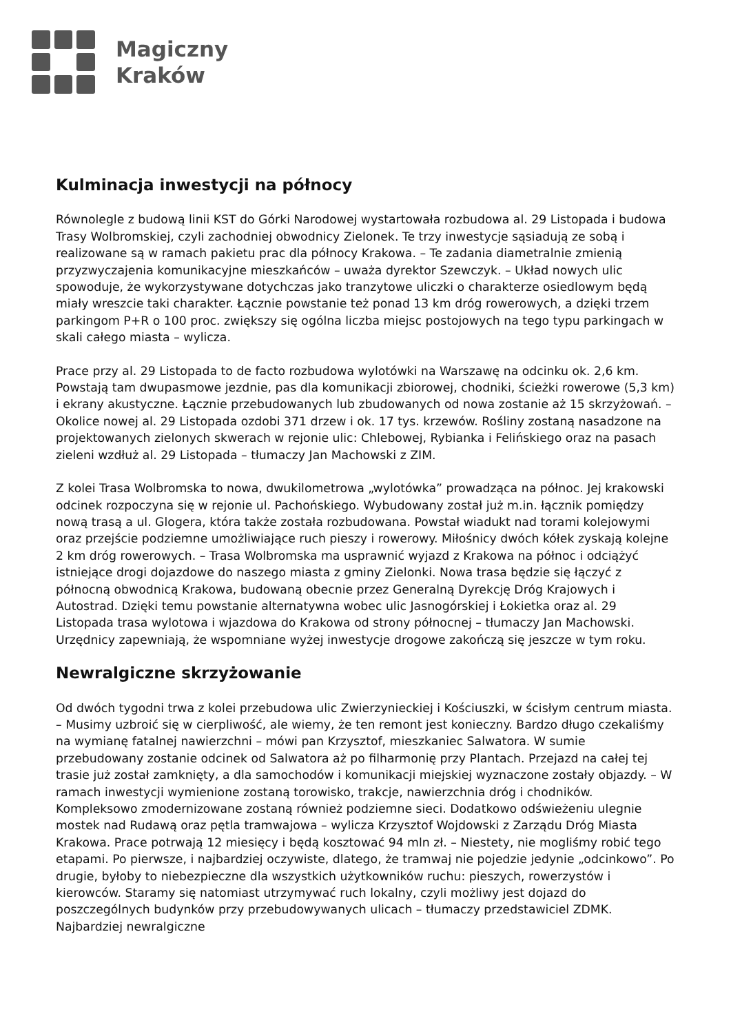Magiczny
Kraków
Kulminacja inwestycji na północy
Równolegle z budową linii KST do Górki Narodowej wystartowała rozbudowa al. 29 Listopada i budowa Trasy Wolbromskiej, czyli zachodniej obwodnicy Zielonek. Te trzy inwestycje sąsiadują ze sobą i realizowane są w ramach pakietu prac dla północy Krakowa. – Te zadania diametralnie zmienią przyzwyczajenia komunikacyjne mieszkańców – uważa dyrektor Szewczyk. – Układ nowych ulic spowoduje, że wykorzystywane dotychczas jako tranzytowe uliczki o charakterze osiedlowym będą miały wreszcie taki charakter. Łącznie powstanie też ponad 13 km dróg rowerowych, a dzięki trzem parkingom P+R o 100 proc. zwiększy się ogólna liczba miejsc postojowych na tego typu parkingach w skali całego miasta – wylicza.
Prace przy al. 29 Listopada to de facto rozbudowa wylotówki na Warszawę na odcinku ok. 2,6 km. Powstają tam dwupasmowe jezdnie, pas dla komunikacji zbiorowej, chodniki, ścieżki rowerowe (5,3 km) i ekrany akustyczne. Łącznie przebudowanych lub zbudowanych od nowa zostanie aż 15 skrzyżowań. – Okolice nowej al. 29 Listopada ozdobi 371 drzew i ok. 17 tys. krzewów. Rośliny zostaną nasadzone na projektowanych zielonych skwerach w rejonie ulic: Chlebowej, Rybianka i Felińskiego oraz na pasach zieleni wzdłuż al. 29 Listopada – tłumaczy Jan Machowski z ZIM.
Z kolei Trasa Wolbromska to nowa, dwukilometrowa „wylotówka” prowadząca na północ. Jej krakowski odcinek rozpoczyna się w rejonie ul. Pachońskiego. Wybudowany został już m.in. łącznik pomiędzy nową trasą a ul. Glogera, która także została rozbudowana. Powstał wiadukt nad torami kolejowymi oraz przejście podziemne umożliwiające ruch pieszy i rowerowy. Miłośnicy dwóch kółek zyskają kolejne 2 km dróg rowerowych. – Trasa Wolbromska ma usprawnić wyjazd z Krakowa na północ i odciążyć istniejące drogi dojazdowe do naszego miasta z gminy Zielonki. Nowa trasa będzie się łączyć z północną obwodnicą Krakowa, budowaną obecnie przez Generalną Dyrekcję Dróg Krajowych i Autostrad. Dzięki temu powstanie alternatywna wobec ulic Jasnogórskiej i Łokietka oraz al. 29 Listopada trasa wylotowa i wjazdowa do Krakowa od strony północnej – tłumaczy Jan Machowski. Urzędnicy zapewniają, że wspomniane wyżej inwestycje drogowe zakończą się jeszcze w tym roku.
Newralgiczne skrzyżowanie
Od dwóch tygodni trwa z kolei przebudowa ulic Zwierzynieckiej i Kościuszki, w ścisłym centrum miasta. – Musimy uzbroić się w cierpliwość, ale wiemy, że ten remont jest konieczny. Bardzo długo czekaliśmy na wymianę fatalnej nawierzchni – mówi pan Krzysztof, mieszkaniec Salwatora. W sumie przebudowany zostanie odcinek od Salwatora aż po filharmonię przy Plantach. Przejazd na całej tej trasie już został zamknięty, a dla samochodów i komunikacji miejskiej wyznaczone zostały objazdy. – W ramach inwestycji wymienione zostaną torowisko, trakcje, nawierzchnia dróg i chodników. Kompleksowo zmodernizowane zostaną również podziemne sieci. Dodatkowo odświeżeniu ulegnie mostek nad Rudawą oraz pętla tramwajowa – wylicza Krzysztof Wojdowski z Zarządu Dróg Miasta Krakowa. Prace potrwają 12 miesięcy i będą kosztować 94 mln zł. – Niestety, nie mogliśmy robić tego etapami. Po pierwsze, i najbardziej oczywiste, dlatego, że tramwaj nie pojedzie jedynie „odcinkowo”. Po drugie, byłoby to niebezpieczne dla wszystkich użytkowników ruchu: pieszych, rowerzystów i kierowców. Staramy się natomiast utrzymywać ruch lokalny, czyli możliwy jest dojazd do poszczególnych budynków przy przebudowywanych ulicach – tłumaczy przedstawiciel ZDMK. Najbardziej newralgiczne